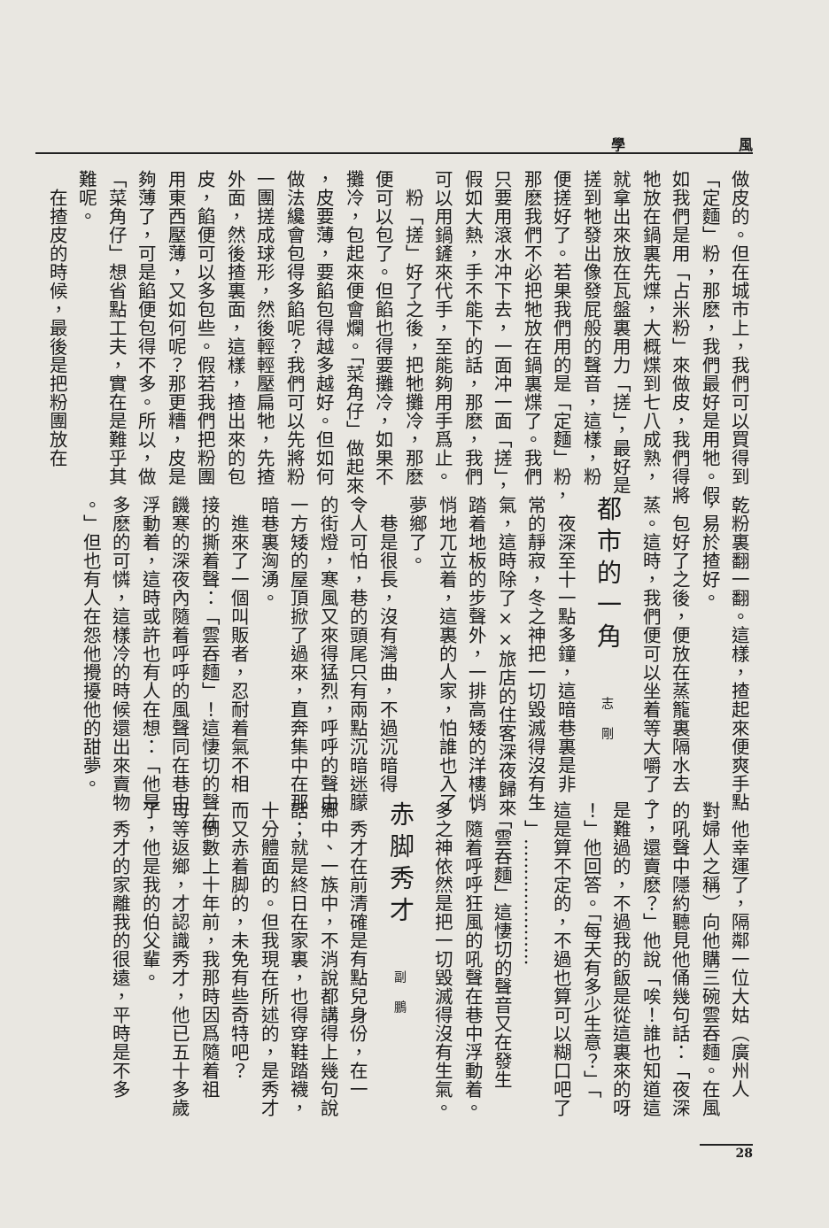學 風
做皮的。但在城市上，我們可以買得到
「定麵」粉，那麽，我們最好是用牠。假
如我們是用「占米粉」來做皮，我們得將
牠放在鍋裏先煠，大概煠到七八成熟，
就拿出來放在瓦盤裏用力「搓」，最好是
搓到牠發出像發屁般的聲音，這樣，粉
便搓好了。若果我們用的是「定麵」粉，
那麽我們不必把牠放在鍋裏煠了。我們
只要用滾水冲下去，一面冲一面「搓」，
假如大熱，手不能下的話，那麽，我們
可以用鍋鏟來代手，至能夠用手爲止。
　粉「搓」好了之後，把牠攤冷，那麽
便可以包了。但餡也得要攤冷，如果不
攤冷，包起來便會爛。「菜角仔」做起來
，皮要薄，要餡包得越多越好。但如何
做法纔會包得多餡呢？我們可以先將粉
一團搓成球形，然後輕輕壓扁牠，先揸
外面，然後揸裏面，這樣，揸出來的包
皮，餡便可以多包些。假若我們把粉團
用東西壓薄，又如何呢？那更糟，皮是
夠薄了，可是餡便包得不多。所以，做
「菜角仔」想省點工夫，實在是難乎其
難呢。
　在揸皮的時候，最後是把粉團放在
乾粉裏翻一翻。這樣，揸起來便爽手點
，易於揸好。
　包好了之後，便放在蒸籠裏隔水去
蒸。這時，我們便可以坐着等大嚼了。
都市的一角 志剛
　夜深至十一點多鐘，這暗巷裏是非
常的靜寂，冬之神把一切毀滅得沒有生
氣，這時除了××旅店的住客深夜歸來
踏着地板的步聲外，一排高矮的洋樓悄
悄地兀立着，這裏的人家，怕誰也入了
夢鄉了。
　巷是很長，沒有灣曲，不過沉暗得
令人可怕，巷的頭尾只有兩點沉暗迷朦
的街燈，寒風又來得猛烈，呼呼的聲由
一方矮的屋頂掀了過來，直奔集中在那
暗巷裏洶湧。
　進來了一個叫販者，忍耐着氣不相
接的撕着聲：「雲吞麵」！這悽切的聲在
饑寒的深夜內隨着呼呼的風聲同在巷中
浮動着，這時或許也有人在想：「他是
多麽的可憐，這樣冷的時候還出來賣物
。」但也有人在怨他攪擾他的甜夢。
　他幸運了，隔鄰一位大姑（廣州人
對婦人之稱）向他購三碗雲吞麵。在風
的吼聲中隱約聽見他俑幾句話：「夜深
了，還賣麽？」他說「唉！誰也知道這
是難過的，不過我的飯是從這裏來的呀
！」他回答。「每天有多少生意？」「
這是算不定的，不過也算可以糊口吧了
。」…………………
　「雲吞麵」這悽切的聲音又在發生
，隨着呼呼狂風的吼聲在巷中浮動着。
多之神依然是把一切毀滅得沒有生氣。
赤脚秀才 副鵬
　秀才在前清確是有點兒身份，在一
鄉中、一族中，不消說都講得上幾句說
話；就是終日在家裏，也得穿鞋踏襪，
十分體面的。但我現在所述的，是秀才
而又赤着脚的，未免有些奇特吧？
　倒數上十年前，我那時因爲隨着祖
母等返鄉，才認識秀才，他已五十多歲
了，他是我的伯父輩。
　秀才的家離我的很遠，平時是不多
28